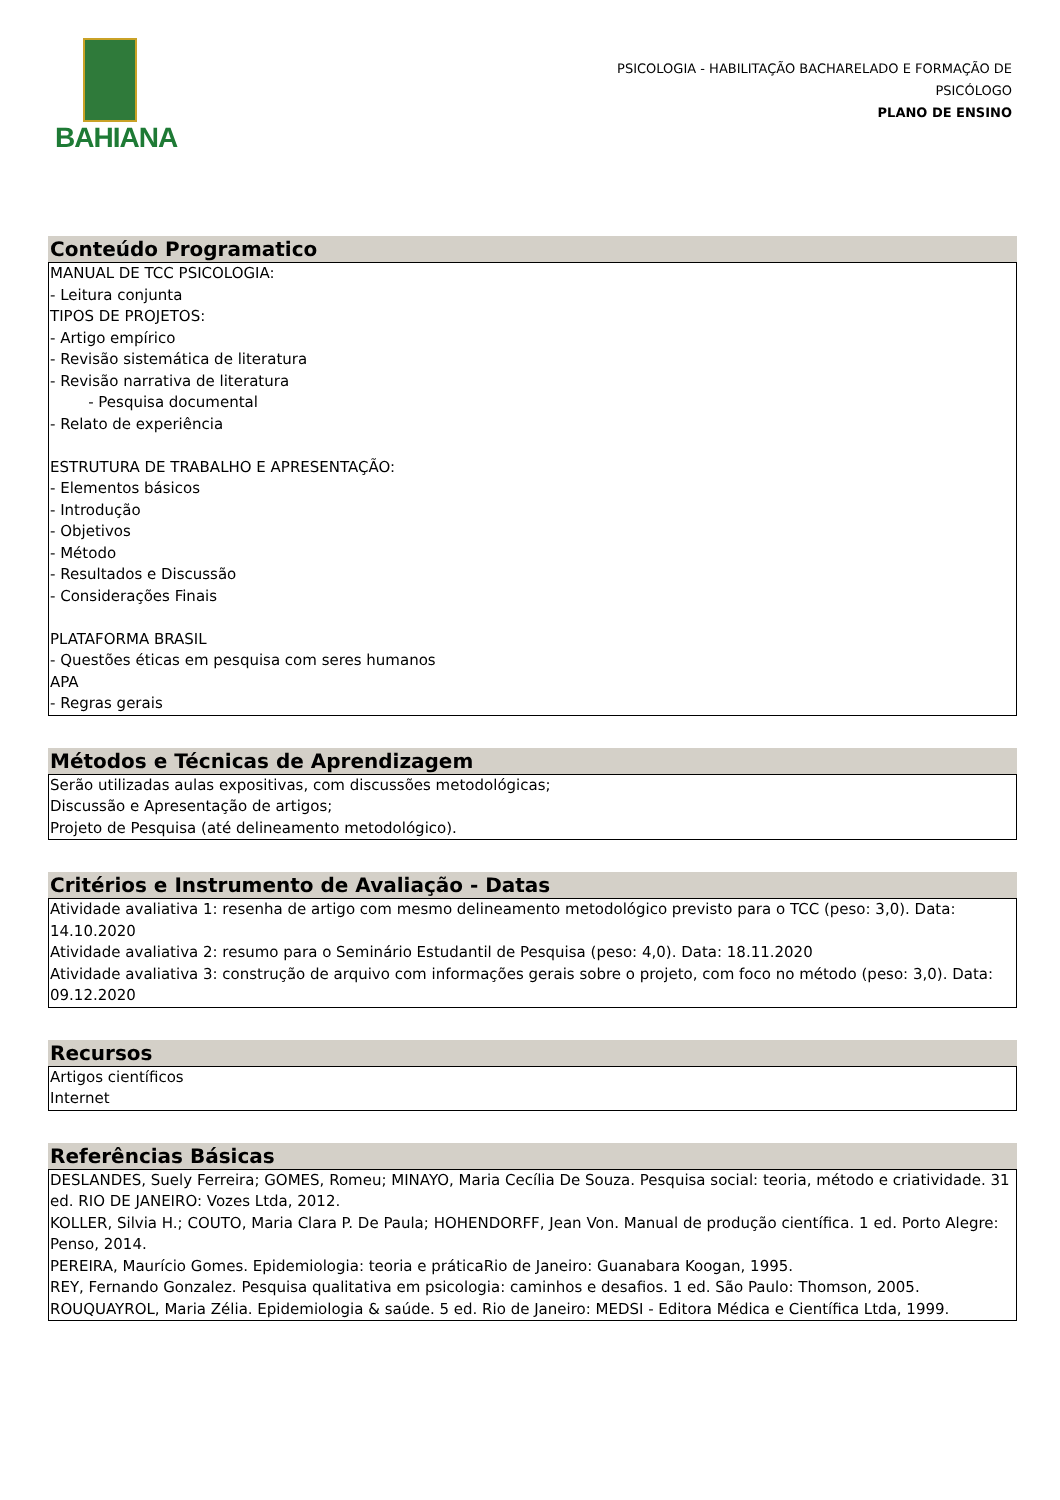BAHIANA
PSICOLOGIA - HABILITAÇÃO BACHARELADO E FORMAÇÃO DE PSICÓLOGO
PLANO DE ENSINO
Conteúdo Programatico
MANUAL DE TCC PSICOLOGIA:
- Leitura conjunta
TIPOS DE PROJETOS:
- Artigo empírico
- Revisão sistemática de literatura
- Revisão narrativa de literatura
- Pesquisa documental
- Relato de experiência
ESTRUTURA DE TRABALHO E APRESENTAÇÃO:
- Elementos básicos
- Introdução
- Objetivos
- Método
- Resultados e Discussão
- Considerações Finais
PLATAFORMA BRASIL
- Questões éticas em pesquisa com seres humanos
APA
- Regras gerais
Métodos e Técnicas de Aprendizagem
Serão utilizadas aulas expositivas, com discussões metodológicas;
Discussão e Apresentação de artigos;
Projeto de Pesquisa (até delineamento metodológico).
Critérios e Instrumento de Avaliação - Datas
Atividade avaliativa 1: resenha de artigo com mesmo delineamento metodológico previsto para o TCC (peso: 3,0). Data: 14.10.2020
Atividade avaliativa 2: resumo para o Seminário Estudantil de Pesquisa (peso: 4,0). Data: 18.11.2020
Atividade avaliativa 3: construção de arquivo com informações gerais sobre o projeto, com foco no método (peso: 3,0). Data: 09.12.2020
Recursos
Artigos científicos
Internet
Referências Básicas
DESLANDES, Suely Ferreira; GOMES, Romeu; MINAYO, Maria Cecília De Souza. Pesquisa social: teoria, método e criatividade. 31 ed. RIO DE JANEIRO: Vozes Ltda, 2012.
KOLLER, Silvia H.; COUTO, Maria Clara P. De Paula; HOHENDORFF, Jean Von. Manual de produção científica. 1 ed. Porto Alegre: Penso, 2014.
PEREIRA, Maurício Gomes. Epidemiologia: teoria e práticaRio de Janeiro: Guanabara Koogan, 1995.
REY, Fernando Gonzalez. Pesquisa qualitativa em psicologia: caminhos e desafios. 1 ed. São Paulo: Thomson, 2005.
ROUQUAYROL, Maria Zélia. Epidemiologia & saúde. 5 ed. Rio de Janeiro: MEDSI - Editora Médica e Científica Ltda, 1999.